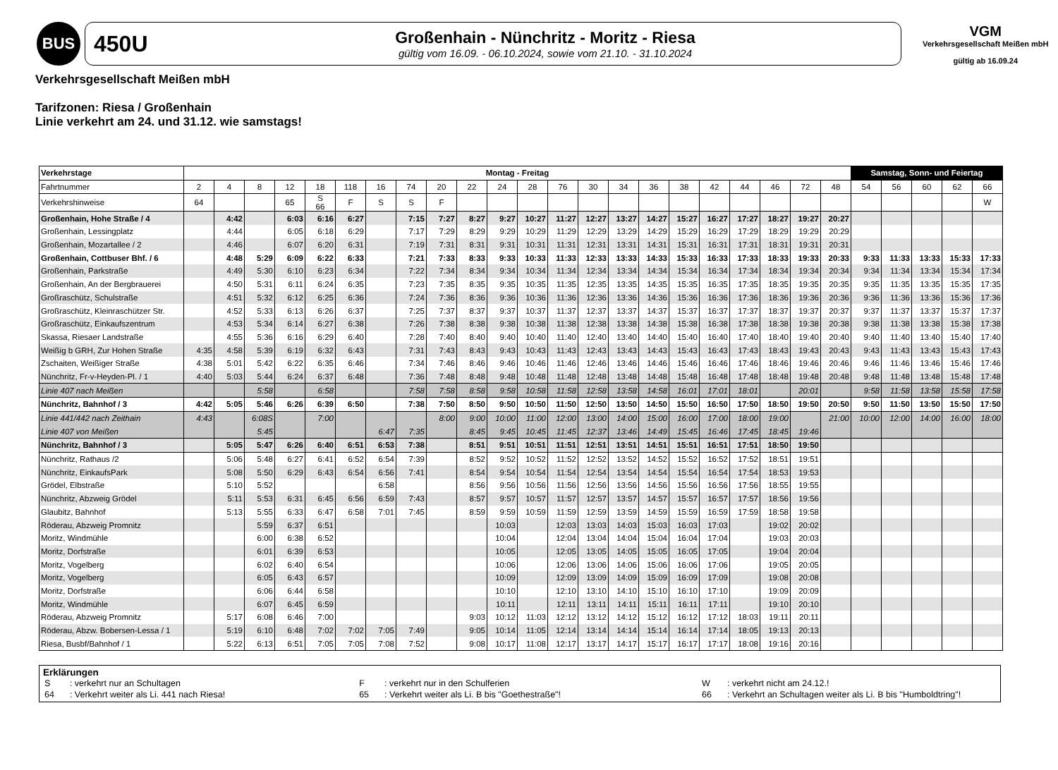BUS
450U
Großenhain - Nünchritz - Moritz - Riesa
gültig vom 16.09. - 06.10.2024, sowie vom 21.10. - 31.10.2024
VGM
Verkehrsgesellschaft Meißen mbH
gültig ab 16.09.24
Verkehrsgesellschaft Meißen mbH
Tarifzonen: Riesa / Großenhain
Linie verkehrt am 24. und 31.12. wie samstags!
| Verkehrstage | Montag - Freitag | | | | | | | | | | | | | | | | | | | | | | Samstag, Sonn- und Feiertag | | | | |
| --- | --- | --- | --- | --- | --- | --- | --- | --- | --- | --- | --- | --- | --- | --- | --- | --- | --- | --- | --- | --- | --- | --- | --- | --- | --- | --- | --- |
| Fahrtnummer | 2 | 4 | 8 | 12 | 18 | 118 | 16 | 74 | 20 | 22 | 24 | 28 | 76 | 30 | 34 | 36 | 38 | 42 | 44 | 46 | 72 | 48 | 54 | 56 | 60 | 62 | 66 |
| Verkehrshinweise | 64 | | | 65 | S 66 | F | S | S | F | | | | | | | | | | | | | | | | | | W |
| Großenhain, Hohe Straße / 4 | | 4:42 | | 6:03 | 6:16 | 6:27 | | 7:15 | 7:27 | 8:27 | 9:27 | 10:27 | 11:27 | 12:27 | 13:27 | 14:27 | 15:27 | 16:27 | 17:27 | 18:27 | 19:27 | 20:27 | | | | | |
| Großenhain, Lessingplatz | | 4:44 | | 6:05 | 6:18 | 6:29 | | 7:17 | 7:29 | 8:29 | 9:29 | 10:29 | 11:29 | 12:29 | 13:29 | 14:29 | 15:29 | 16:29 | 17:29 | 18:29 | 19:29 | 20:29 | | | | | |
| Großenhain, Mozartallee / 2 | | 4:46 | | 6:07 | 6:20 | 6:31 | | 7:19 | 7:31 | 8:31 | 9:31 | 10:31 | 11:31 | 12:31 | 13:31 | 14:31 | 15:31 | 16:31 | 17:31 | 18:31 | 19:31 | 20:31 | | | | | |
| Großenhain, Cottbuser Bhf. / 6 | | 4:48 | 5:29 | 6:09 | 6:22 | 6:33 | | 7:21 | 7:33 | 8:33 | 9:33 | 10:33 | 11:33 | 12:33 | 13:33 | 14:33 | 15:33 | 16:33 | 17:33 | 18:33 | 19:33 | 20:33 | 9:33 | 11:33 | 13:33 | 15:33 | 17:33 |
| Großenhain, Parkstraße | | 4:49 | 5:30 | 6:10 | 6:23 | 6:34 | | 7:22 | 7:34 | 8:34 | 9:34 | 10:34 | 11:34 | 12:34 | 13:34 | 14:34 | 15:34 | 16:34 | 17:34 | 18:34 | 19:34 | 20:34 | 9:34 | 11:34 | 13:34 | 15:34 | 17:34 |
| Großenhain, An der Bergbrauerei | | 4:50 | 5:31 | 6:11 | 6:24 | 6:35 | | 7:23 | 7:35 | 8:35 | 9:35 | 10:35 | 11:35 | 12:35 | 13:35 | 14:35 | 15:35 | 16:35 | 17:35 | 18:35 | 19:35 | 20:35 | 9:35 | 11:35 | 13:35 | 15:35 | 17:35 |
| Großraschütz, Schulstraße | | 4:51 | 5:32 | 6:12 | 6:25 | 6:36 | | 7:24 | 7:36 | 8:36 | 9:36 | 10:36 | 11:36 | 12:36 | 13:36 | 14:36 | 15:36 | 16:36 | 17:36 | 18:36 | 19:36 | 20:36 | 9:36 | 11:36 | 13:36 | 15:36 | 17:36 |
| Großraschütz, Kleinraschützer Str. | | 4:52 | 5:33 | 6:13 | 6:26 | 6:37 | | 7:25 | 7:37 | 8:37 | 9:37 | 10:37 | 11:37 | 12:37 | 13:37 | 14:37 | 15:37 | 16:37 | 17:37 | 18:37 | 19:37 | 20:37 | 9:37 | 11:37 | 13:37 | 15:37 | 17:37 |
| Großraschütz, Einkaufszentrum | | 4:53 | 5:34 | 6:14 | 6:27 | 6:38 | | 7:26 | 7:38 | 8:38 | 9:38 | 10:38 | 11:38 | 12:38 | 13:38 | 14:38 | 15:38 | 16:38 | 17:38 | 18:38 | 19:38 | 20:38 | 9:38 | 11:38 | 13:38 | 15:38 | 17:38 |
| Skassa, Riesaer Landstraße | | 4:55 | 5:36 | 6:16 | 6:29 | 6:40 | | 7:28 | 7:40 | 8:40 | 9:40 | 10:40 | 11:40 | 12:40 | 13:40 | 14:40 | 15:40 | 16:40 | 17:40 | 18:40 | 19:40 | 20:40 | 9:40 | 11:40 | 13:40 | 15:40 | 17:40 |
| Weißig b GRH, Zur Hohen Straße | 4:35 | 4:58 | 5:39 | 6:19 | 6:32 | 6:43 | | 7:31 | 7:43 | 8:43 | 9:43 | 10:43 | 11:43 | 12:43 | 13:43 | 14:43 | 15:43 | 16:43 | 17:43 | 18:43 | 19:43 | 20:43 | 9:43 | 11:43 | 13:43 | 15:43 | 17:43 |
| Zschaiten, Weißiger Straße | 4:38 | 5:01 | 5:42 | 6:22 | 6:35 | 6:46 | | 7:34 | 7:46 | 8:46 | 9:46 | 10:46 | 11:46 | 12:46 | 13:46 | 14:46 | 15:46 | 16:46 | 17:46 | 18:46 | 19:46 | 20:46 | 9:46 | 11:46 | 13:46 | 15:46 | 17:46 |
| Nünchritz, Fr-v-Heyden-Pl. / 1 | 4:40 | 5:03 | 5:44 | 6:24 | 6:37 | 6:48 | | 7:36 | 7:48 | 8:48 | 9:48 | 10:48 | 11:48 | 12:48 | 13:48 | 14:48 | 15:48 | 16:48 | 17:48 | 18:48 | 19:48 | 20:48 | 9:48 | 11:48 | 13:48 | 15:48 | 17:48 |
| Linie 407 nach Meißen | | | 5:58 | | 6:58 | | | 7:58 | 7:58 | 8:58 | 9:58 | 10:58 | 11:58 | 12:58 | 13:58 | 14:58 | 16:01 | 17:01 | 18:01 | | 20:01 | | 9:58 | 11:58 | 13:58 | 15:58 | 17:58 |
| Nünchritz, Bahnhof / 3 | 4:42 | 5:05 | 5:46 | 6:26 | 6:39 | 6:50 | | 7:38 | 7:50 | 8:50 | 9:50 | 10:50 | 11:50 | 12:50 | 13:50 | 14:50 | 15:50 | 16:50 | 17:50 | 18:50 | 19:50 | 20:50 | 9:50 | 11:50 | 13:50 | 15:50 | 17:50 |
| Linie 441/442 nach Zeithain | 4:43 | | 6:08S | | 7:00 | | | | 8:00 | 9:00 | 10:00 | 11:00 | 12:00 | 13:00 | 14:00 | 15:00 | 16:00 | 17:00 | 18:00 | 19:00 | | 21:00 | 10:00 | 12:00 | 14:00 | 16:00 | 18:00 |
| Linie 407 von Meißen | | | 5:45 | | | | 6:47 | 7:35 | | 8:45 | 9:45 | 10:45 | 11:45 | 12:37 | 13:46 | 14:49 | 15:45 | 16:46 | 17:45 | 18:45 | 19:46 | | | | | | |
| Nünchritz, Bahnhof / 3 | | 5:05 | 5:47 | 6:26 | 6:40 | 6:51 | 6:53 | 7:38 | | 8:51 | 9:51 | 10:51 | 11:51 | 12:51 | 13:51 | 14:51 | 15:51 | 16:51 | 17:51 | 18:50 | 19:50 | | | | | | |
| Nünchritz, Rathaus /2 | | 5:06 | 5:48 | 6:27 | 6:41 | 6:52 | 6:54 | 7:39 | | 8:52 | 9:52 | 10:52 | 11:52 | 12:52 | 13:52 | 14:52 | 15:52 | 16:52 | 17:52 | 18:51 | 19:51 | | | | | | |
| Nünchritz, EinkaufsPark | | 5:08 | 5:50 | 6:29 | 6:43 | 6:54 | 6:56 | 7:41 | | 8:54 | 9:54 | 10:54 | 11:54 | 12:54 | 13:54 | 14:54 | 15:54 | 16:54 | 17:54 | 18:53 | 19:53 | | | | | | |
| Grödel, Elbstraße | | 5:10 | 5:52 | | | | 6:58 | | | 8:56 | 9:56 | 10:56 | 11:56 | 12:56 | 13:56 | 14:56 | 15:56 | 16:56 | 17:56 | 18:55 | 19:55 | | | | | | |
| Nünchritz, Abzweig Grödel | | 5:11 | 5:53 | 6:31 | 6:45 | 6:56 | 6:59 | 7:43 | | 8:57 | 9:57 | 10:57 | 11:57 | 12:57 | 13:57 | 14:57 | 15:57 | 16:57 | 17:57 | 18:56 | 19:56 | | | | | | |
| Glaubitz, Bahnhof | | 5:13 | 5:55 | 6:33 | 6:47 | 6:58 | 7:01 | 7:45 | | 8:59 | 9:59 | 10:59 | 11:59 | 12:59 | 13:59 | 14:59 | 15:59 | 16:59 | 17:59 | 18:58 | 19:58 | | | | | | |
| Röderau, Abzweig Promnitz | | | 5:59 | 6:37 | 6:51 | | | | | | 10:03 | | 12:03 | 13:03 | 14:03 | 15:03 | 16:03 | 17:03 | | 19:02 | 20:02 | | | | | | |
| Moritz, Windmühle | | | 6:00 | 6:38 | 6:52 | | | | | | 10:04 | | 12:04 | 13:04 | 14:04 | 15:04 | 16:04 | 17:04 | | 19:03 | 20:03 | | | | | | |
| Moritz, Dorfstraße | | | 6:01 | 6:39 | 6:53 | | | | | | 10:05 | | 12:05 | 13:05 | 14:05 | 15:05 | 16:05 | 17:05 | | 19:04 | 20:04 | | | | | | |
| Moritz, Vogelberg | | | 6:02 | 6:40 | 6:54 | | | | | | 10:06 | | 12:06 | 13:06 | 14:06 | 15:06 | 16:06 | 17:06 | | 19:05 | 20:05 | | | | | | |
| Moritz, Vogelberg | | | 6:05 | 6:43 | 6:57 | | | | | | 10:09 | | 12:09 | 13:09 | 14:09 | 15:09 | 16:09 | 17:09 | | 19:08 | 20:08 | | | | | | |
| Moritz, Dorfstraße | | | 6:06 | 6:44 | 6:58 | | | | | | 10:10 | | 12:10 | 13:10 | 14:10 | 15:10 | 16:10 | 17:10 | | 19:09 | 20:09 | | | | | | |
| Moritz, Windmühle | | | 6:07 | 6:45 | 6:59 | | | | | | 10:11 | | 12:11 | 13:11 | 14:11 | 15:11 | 16:11 | 17:11 | | 19:10 | 20:10 | | | | | | |
| Röderau, Abzweig Promnitz | | 5:17 | 6:08 | 6:46 | 7:00 | | | | | 9:03 | 10:12 | 11:03 | 12:12 | 13:12 | 14:12 | 15:12 | 16:12 | 17:12 | 18:03 | 19:11 | 20:11 | | | | | | |
| Röderau, Abzw. Bobersen-Lessa / 1 | | 5:19 | 6:10 | 6:48 | 7:02 | 7:02 | 7:05 | 7:49 | | 9:05 | 10:14 | 11:05 | 12:14 | 13:14 | 14:14 | 15:14 | 16:14 | 17:14 | 18:05 | 19:13 | 20:13 | | | | | | |
| Riesa, Busbf/Bahnhof / 1 | | 5:22 | 6:13 | 6:51 | 7:05 | 7:05 | 7:08 | 7:52 | | 9:08 | 10:17 | 11:08 | 12:17 | 13:17 | 14:17 | 15:17 | 16:17 | 17:17 | 18:08 | 19:16 | 20:16 | | | | | | |
Erklärungen
| S | : verkehrt nur an Schultagen | F | : verkehrt nur in den Schulferien | W | : verkehrt nicht am 24.12.! |
| 64 | : Verkehrt weiter als Li. 441 nach Riesa! | 65 | : Verkehrt weiter als Li. B bis "Goethestraße"! | 66 | : Verkehrt an Schultagen weiter als Li. B bis "Humboldtring"! |